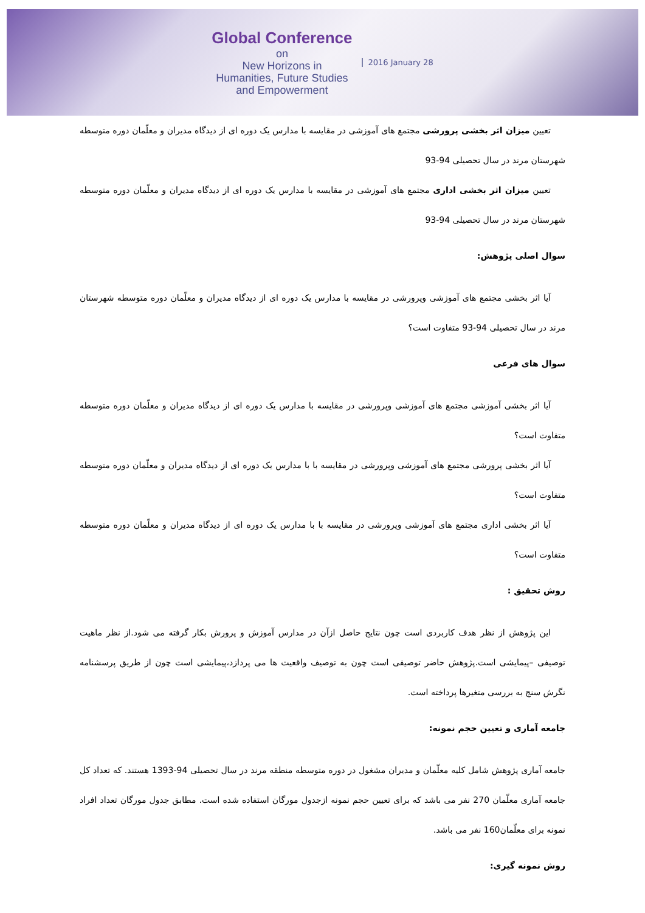Global Conference
on
New Horizons in
Humanities, Future Studies
and Empowerment
2016 January 28
تعیین میزان اثر بخشی پرورشی مجتمع های آموزشی در مقایسه با مدارس یک دوره ای از دیدگاه مدیران و معلّمان دوره متوسطه شهرستان مرند در سال تحصیلی 94-93
تعیین میزان اثر بخشی اداری مجتمع های آموزشی در مقایسه با مدارس یک دوره ای از دیدگاه مدیران و معلّمان دوره متوسطه شهرستان مرند در سال تحصیلی 94-93
سوال اصلی پژوهش:
آیا اثر بخشی مجتمع های آموزشی وپرورشی در مقایسه با مدارس یک دوره ای از دیدگاه مدیران و معلّمان دوره متوسطه شهرستان مرند در سال تحصیلی 94-93 متفاوت است؟
سوال های فرعی
آیا اثر بخشی آموزشی مجتمع های آموزشی وپرورشی در مقایسه با مدارس یک دوره ای از دیدگاه مدیران و معلّمان دوره متوسطه متفاوت است؟
آیا اثر بخشی پرورشی مجتمع های آموزشی وپرورشی در مقایسه با با مدارس یک دوره ای از دیدگاه مدیران و معلّمان دوره متوسطه متفاوت است؟
آیا اثر بخشی اداری مجتمع های آموزشی وپرورشی در مقایسه با با مدارس یک دوره ای از دیدگاه مدیران و معلّمان دوره متوسطه متفاوت است؟
روش تحقیق :
این پژوهش از نظر هدف کاربردی است چون نتایج حاصل ازآن در مدارس آموزش و پرورش بکار گرفته می شود.از نظر ماهیت توصیفی –پیمایشی است.پژوهش حاضر توصیفی است چون به توصیف واقعیت ها می پردازد،پیمایشی است چون از طریق پرسشنامه نگرش سنج به بررسی متغیرها پرداخته است.
جامعه آماری و تعیین حجم نمونه:
جامعه آماری پژوهش شامل کلیه معلّمان و مدیران مشغول در دوره متوسطه منطقه مرند در سال تحصیلی 94-1393 هستند. که تعداد کل جامعه آماری معلّمان 270 نفر می باشد که برای تعیین حجم نمونه ازجدول مورگان استفاده شده است. مطابق جدول مورگان تعداد افراد نمونه برای معلّمان160 نفر می باشد.
روش نمونه گیری: